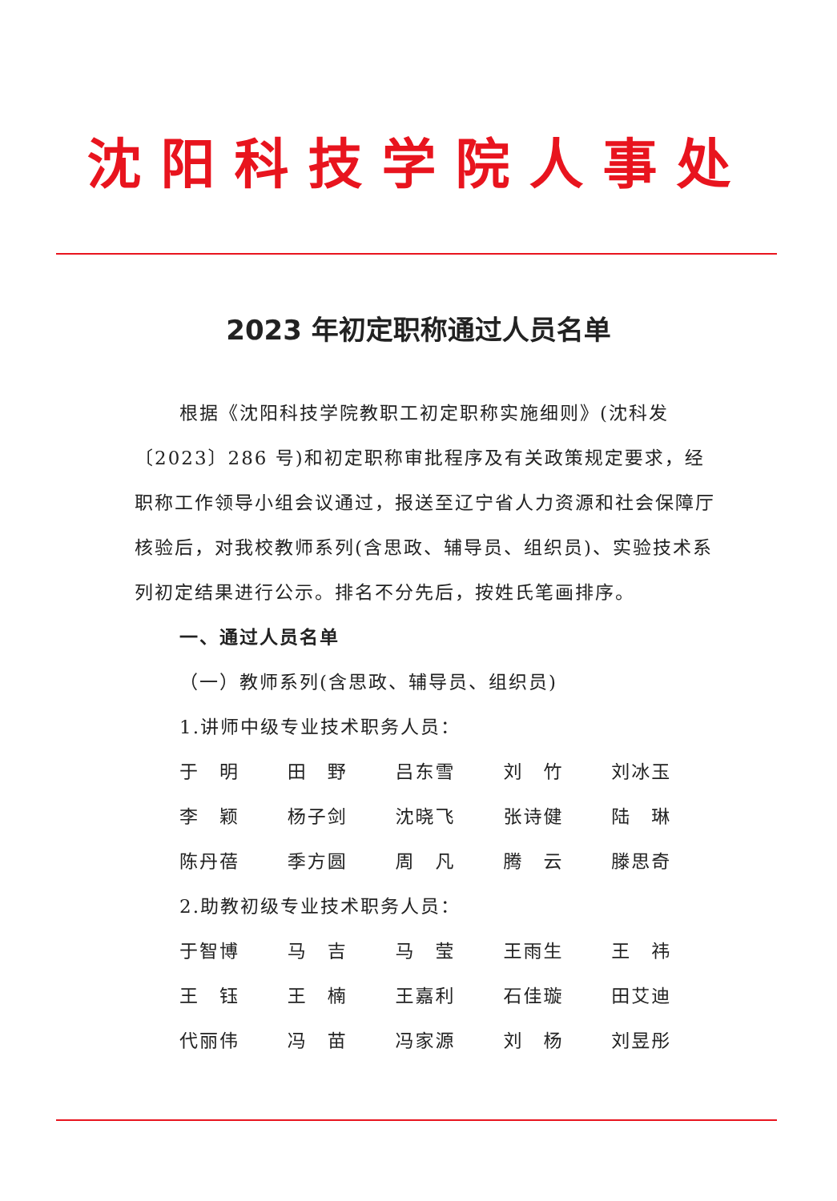沈阳科技学院人事处
2023 年初定职称通过人员名单
根据《沈阳科技学院教职工初定职称实施细则》(沈科发〔2023〕286 号)和初定职称审批程序及有关政策规定要求，经职称工作领导小组会议通过，报送至辽宁省人力资源和社会保障厅核验后，对我校教师系列(含思政、辅导员、组织员)、实验技术系列初定结果进行公示。排名不分先后，按姓氏笔画排序。
一、通过人员名单
（一）教师系列(含思政、辅导员、组织员)
1.讲师中级专业技术职务人员：
| 于 明 | 田 野 | 吕东雪 | 刘 竹 | 刘冰玉 |
| 李 颖 | 杨子剑 | 沈晓飞 | 张诗健 | 陆 琳 |
| 陈丹蓓 | 季方圆 | 周 凡 | 腾 云 | 滕思奇 |
2.助教初级专业技术职务人员：
| 于智博 | 马 吉 | 马 莹 | 王雨生 | 王 祎 |
| 王 钰 | 王 楠 | 王嘉利 | 石佳璇 | 田艾迪 |
| 代丽伟 | 冯 苗 | 冯家源 | 刘 杨 | 刘昱彤 |